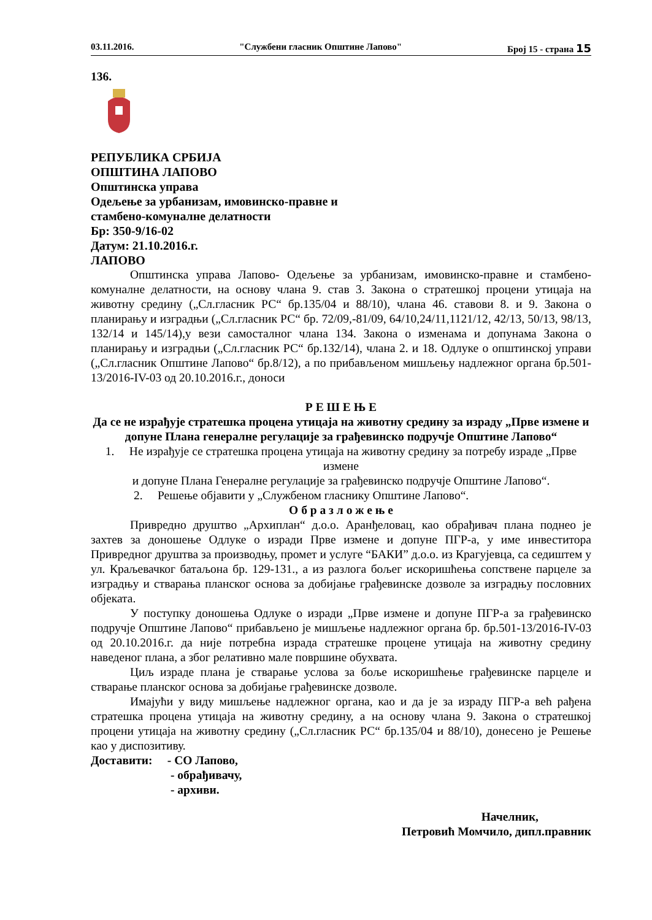03.11.2016. "Службени гласник Општине Лапово" Број 15 - страна 15
136.
РЕПУБЛИКА СРБИЈА
ОПШТИНА ЛАПОВО
Општинска управа
Одељење за урбанизам, имовинско-правне и
стамбено-комуналне делатности
Бр: 350-9/16-02
Датум: 21.10.2016.г.
ЛАПОВО
Општинска управа Лапово- Одељење за урбанизам, имовинско-правне и стамбено-комуналне делатности, на основу члана 9. став 3. Закона о стратешкој процени утицаја на животну средину („Сл.гласник РС“ бр.135/04 и 88/10), члана 46. ставови 8. и 9. Закона о планирању и изградњи („Сл.гласник РС“ бр. 72/09,-81/09, 64/10,24/11,1121/12, 42/13, 50/13, 98/13, 132/14 и 145/14),у вези самосталног члана 134. Закона о изменама и допунама Закона о планирању и изградњи („Сл.гласник РС“ бр.132/14), члана 2. и 18. Одлуке о општинској управи („Сл.гласник Општине Лапово“ бр.8/12), а по прибављеном мишљењу надлежног органа бр.501-13/2016-IV-03 од 20.10.2016.г., доноси
Р Е Ш Е Њ Е
Да се не израђује стратешка процена утицаја на животну средину за израду „Прве измене и допуне Плана генералне регулације за грађевинско подручје Општине Лапово“
1. Не израђује се стратешка процена утицаја на животну средину за потребу израде „Прве измене
и допуне Плана Генералне регулације за грађевинско подручје Општине Лапово“.
2. Решење објавити у „Службеном гласнику Општине Лапово“.
О б р а з л о ж е њ е
Привредно друштво „Архиплан“ д.о.о. Аранђеловац, као обрађивач плана поднео је захтев за доношење Одлуке о изради Прве измене и допуне ПГР-а, у име инвеститора Привредног друштва за производњу, промет и услуге “БАКИ” д.о.о. из Крагујевца, са седиштем у ул. Краљевачког батаљона бр. 129-131., а из разлога бољег искоришћења сопствене парцеле за изградњу и стварања планског основа за добијање грађевинске дозволе за изградњу пословних објеката.
У поступку доношења Одлуке о изради „Прве измене и допуне ПГР-а за грађевинско подручје Општине Лапово“ прибављено је мишљење надлежног органа бр. бр.501-13/2016-IV-03 од 20.10.2016.г. да није потребна израда стратешке процене утицаја на животну средину наведеног плана, а због релативно мале површине обухвата.
Циљ израде плана је стварање услова за боље искоришћење грађевинске парцеле и стварање планског основа за добијање грађевинске дозволе.
Имајући у виду мишљење надлежног органа, као и да је за израду ПГР-а већ рађена стратешка процена утицаја на животну средину, а на основу члана 9. Закона о стратешкој процени утицаја на животну средину („Сл.гласник РС“ бр.135/04 и 88/10), донесено је Решење као у диспозитиву.
Доставити: - СО Лапово,
- обрађивачу,
- архиви.
Начелник,
Петровић Момчило, дипл.правник